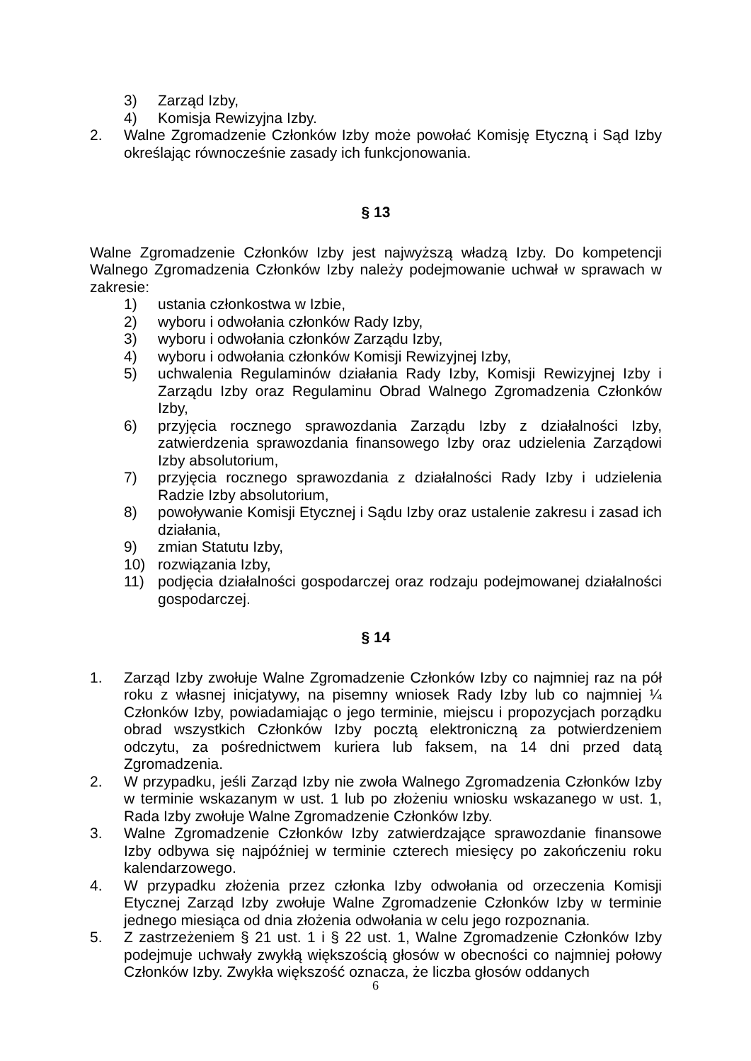3) Zarząd Izby,
4) Komisja Rewizyjna Izby.
2. Walne Zgromadzenie Członków Izby może powołać Komisję Etyczną i Sąd Izby określając równocześnie zasady ich funkcjonowania.
§ 13
Walne Zgromadzenie Członków Izby jest najwyższą władzą Izby. Do kompetencji Walnego Zgromadzenia Członków Izby należy podejmowanie uchwał w sprawach w zakresie:
1) ustania członkostwa w Izbie,
2) wyboru i odwołania członków Rady Izby,
3) wyboru i odwołania członków Zarządu Izby,
4) wyboru i odwołania członków Komisji Rewizyjnej Izby,
5) uchwalenia Regulaminów działania Rady Izby, Komisji Rewizyjnej Izby i Zarządu Izby oraz Regulaminu Obrad Walnego Zgromadzenia Członków Izby,
6) przyjęcia rocznego sprawozdania Zarządu Izby z działalności Izby, zatwierdzenia sprawozdania finansowego Izby oraz udzielenia Zarządowi Izby absolutorium,
7) przyjęcia rocznego sprawozdania z działalności Rady Izby i udzielenia Radzie Izby absolutorium,
8) powoływanie Komisji Etycznej i Sądu Izby oraz ustalenie zakresu i zasad ich działania,
9) zmian Statutu Izby,
10) rozwiązania Izby,
11) podjęcia działalności gospodarczej oraz rodzaju podejmowanej działalności gospodarczej.
§ 14
1. Zarząd Izby zwołuje Walne Zgromadzenie Członków Izby co najmniej raz na pół roku z własnej inicjatywy, na pisemny wniosek Rady Izby lub co najmniej ¼ Członków Izby, powiadamiając o jego terminie, miejscu i propozycjach porządku obrad wszystkich Członków Izby pocztą elektroniczną za potwierdzeniem odczytu, za pośrednictwem kuriera lub faksem, na 14 dni przed datą Zgromadzenia.
2. W przypadku, jeśli Zarząd Izby nie zwoła Walnego Zgromadzenia Członków Izby w terminie wskazanym w ust. 1 lub po złożeniu wniosku wskazanego w ust. 1, Rada Izby zwołuje Walne Zgromadzenie Członków Izby.
3. Walne Zgromadzenie Członków Izby zatwierdzające sprawozdanie finansowe Izby odbywa się najpóźniej w terminie czterech miesięcy po zakończeniu roku kalendarzowego.
4. W przypadku złożenia przez członka Izby odwołania od orzeczenia Komisji Etycznej Zarząd Izby zwołuje Walne Zgromadzenie Członków Izby w terminie jednego miesiąca od dnia złożenia odwołania w celu jego rozpoznania.
5. Z zastrzeżeniem § 21 ust. 1 i § 22 ust. 1, Walne Zgromadzenie Członków Izby podejmuje uchwały zwykłą większością głosów w obecności co najmniej połowy Członków Izby. Zwykła większość oznacza, że liczba głosów oddanych
6